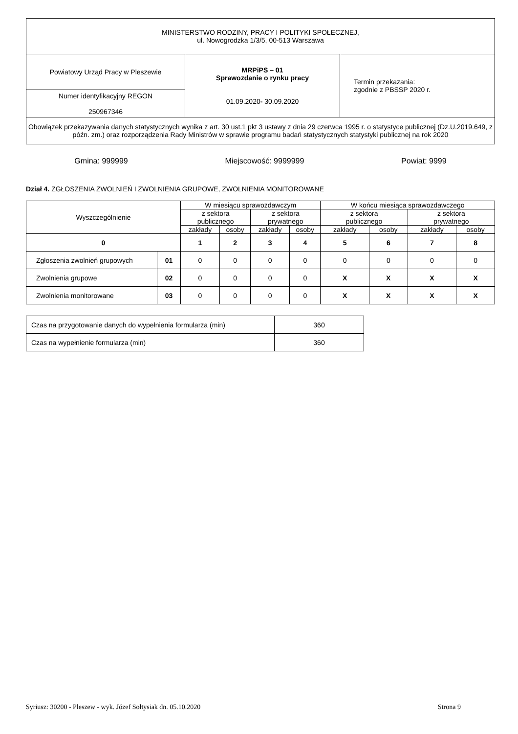| MINISTERSTWO RODZINY, PRACY I POLITYKI SPOŁECZNEJ, ul. Nowogrodzka 1/3/5, 00-513 Warszawa | | |
| Powiatowy Urząd Pracy w Pleszewie | MRPiPS – 01 Sprawozdanie o rynku pracy 01.09.2020 - 30.09.2020 | Termin przekazania: zgodnie z PBSSP 2020 r. |
| Numer identyfikacyjny REGON 250967346 | | |
| Obowiązek przekazywania danych statystycznych wynika z art. 30 ust.1 pkt 3 ustawy z dnia 29 czerwca 1995 r. o statystyce publicznej (Dz.U.2019.649, z późn. zm.) oraz rozporządzenia Rady Ministrów w sprawie programu badań statystycznych statystyki publicznej na rok 2020 | | |
Gmina: 999999 Miejscowość: 9999999 Powiat: 9999
Dział 4. ZGŁOSZENIA ZWOLNIEŃ I ZWOLNIENIA GRUPOWE, ZWOLNIENIA MONITOROWANE
| Wyszczególnienie | | W miesiącu sprawozdawczym | | | | W końcu miesiąca sprawozdawczego | | | |
| | | z sektora publicznego | | z sektora prywatnego | | z sektora publicznego | | z sektora prywatnego | |
| | | zakłady | osoby | zakłady | osoby | zakłady | osoby | zakłady | osoby |
| 0 | | 1 | 2 | 3 | 4 | 5 | 6 | 7 | 8 |
| Zgłoszenia zwolnień grupowych | 01 | 0 | 0 | 0 | 0 | 0 | 0 | 0 | 0 |
| Zwolnienia grupowe | 02 | 0 | 0 | 0 | 0 | X | X | X | X |
| Zwolnienia monitorowane | 03 | 0 | 0 | 0 | 0 | X | X | X | X |
| Czas na przygotowanie danych do wypełnienia formularza (min) | 360 |
| Czas na wypełnienie formularza (min) | 360 |
Syriusz: 30200 - Pleszew - wyk. Józef Sołtysiak dn. 05.10.2020 Strona 9